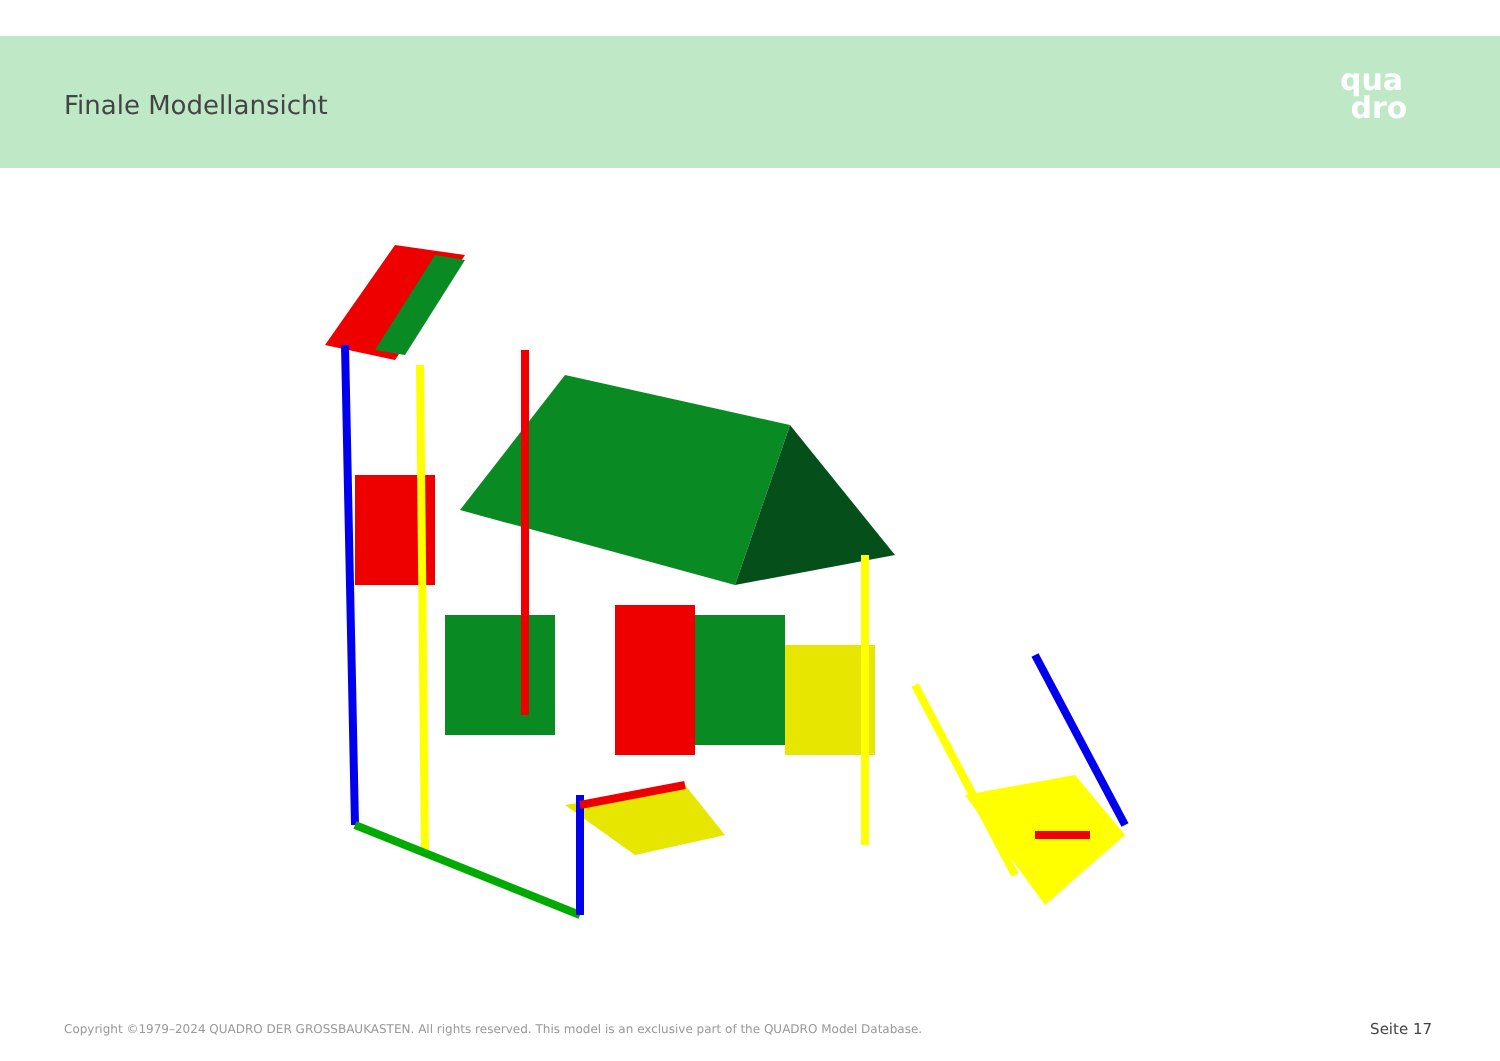Finale Modellansicht
qua
dro
Copyright ©1979–2024 QUADRO DER GROSSBAUKASTEN. All rights reserved. This model is an exclusive part of the QUADRO Model Database.
Seite 17